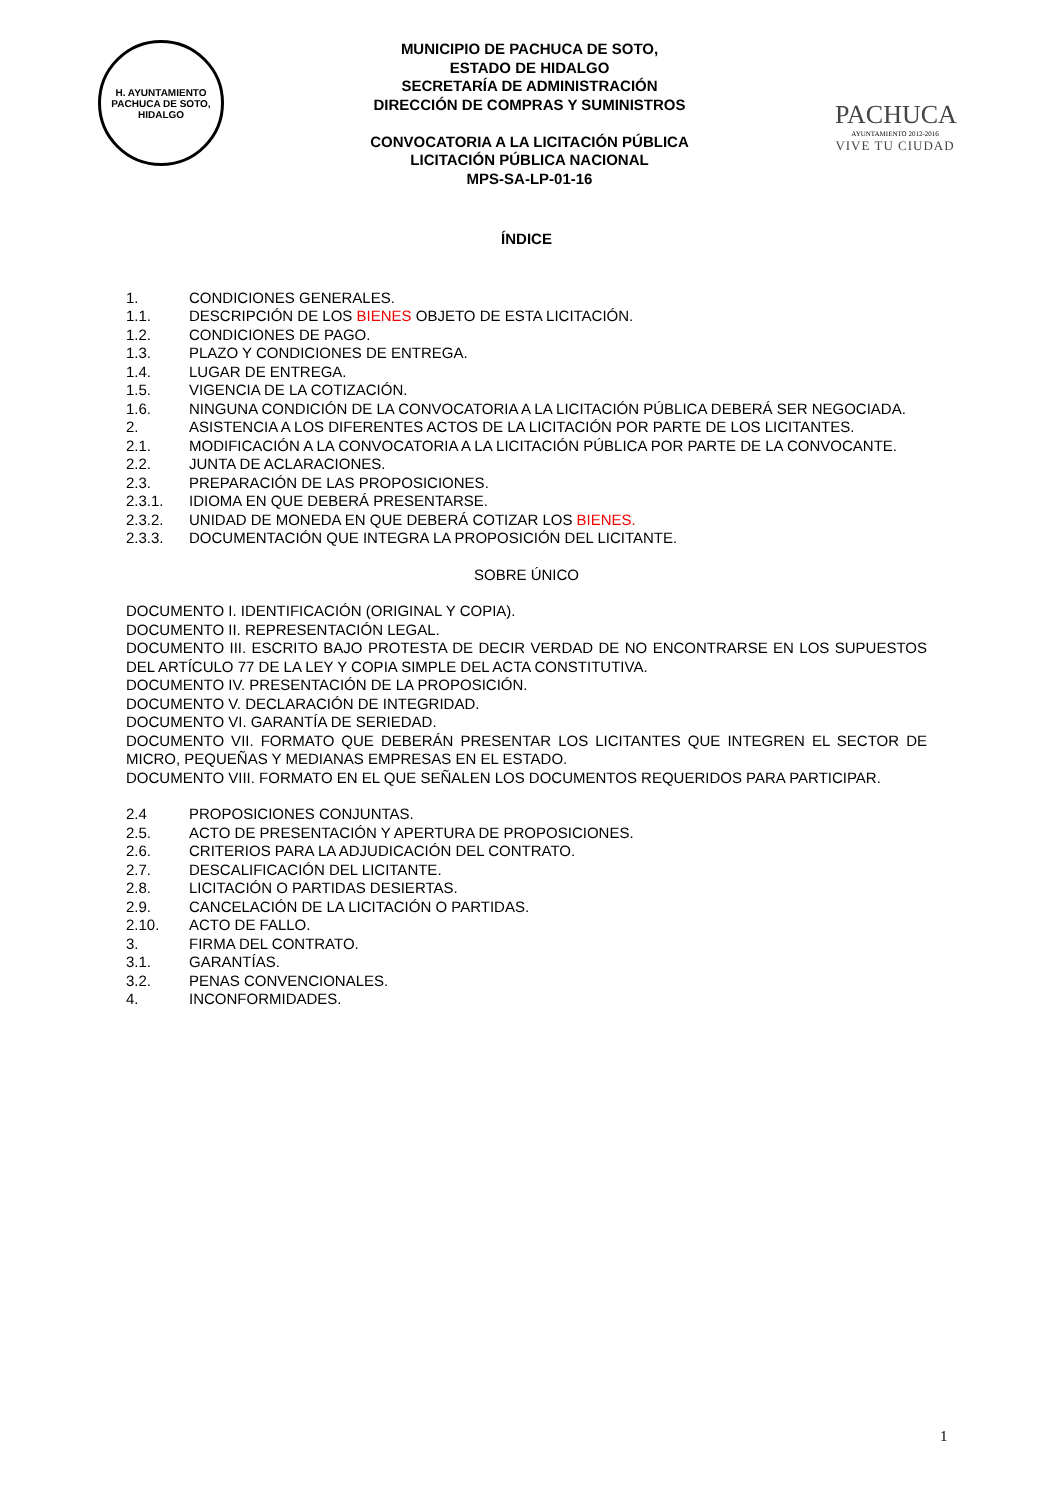H. AYUNTAMIENTO
PACHUCA DE SOTO, HIDALGO
MUNICIPIO DE PACHUCA DE SOTO,
ESTADO DE HIDALGO
SECRETARÍA DE ADMINISTRACIÓN
DIRECCIÓN DE COMPRAS Y SUMINISTROS
CONVOCATORIA A LA LICITACIÓN PÚBLICA
LICITACIÓN PÚBLICA NACIONAL
MPS-SA-LP-01-16
PACHUCA
AYUNTAMIENTO 2012-2016
VIVE TU CIUDAD
ÍNDICE
1. CONDICIONES GENERALES.
1.1. DESCRIPCIÓN DE LOS BIENES OBJETO DE ESTA LICITACIÓN.
1.2. CONDICIONES DE PAGO.
1.3. PLAZO Y CONDICIONES DE ENTREGA.
1.4. LUGAR DE ENTREGA.
1.5. VIGENCIA DE LA COTIZACIÓN.
1.6. NINGUNA CONDICIÓN DE LA CONVOCATORIA A LA LICITACIÓN PÚBLICA DEBERÁ SER NEGOCIADA.
2. ASISTENCIA A LOS DIFERENTES ACTOS DE LA LICITACIÓN POR PARTE DE LOS LICITANTES.
2.1. MODIFICACIÓN A LA CONVOCATORIA A LA LICITACIÓN PÚBLICA POR PARTE DE LA CONVOCANTE.
2.2. JUNTA DE ACLARACIONES.
2.3. PREPARACIÓN DE LAS PROPOSICIONES.
2.3.1. IDIOMA EN QUE DEBERÁ PRESENTARSE.
2.3.2. UNIDAD DE MONEDA EN QUE DEBERÁ COTIZAR LOS BIENES.
2.3.3. DOCUMENTACIÓN QUE INTEGRA LA PROPOSICIÓN DEL LICITANTE.
SOBRE ÚNICO
DOCUMENTO I. IDENTIFICACIÓN (ORIGINAL Y COPIA).
DOCUMENTO II. REPRESENTACIÓN LEGAL.
DOCUMENTO III. ESCRITO BAJO PROTESTA DE DECIR VERDAD DE NO ENCONTRARSE EN LOS SUPUESTOS DEL ARTÍCULO 77 DE LA LEY Y COPIA SIMPLE DEL ACTA CONSTITUTIVA.
DOCUMENTO IV. PRESENTACIÓN DE LA PROPOSICIÓN.
DOCUMENTO V. DECLARACIÓN DE INTEGRIDAD.
DOCUMENTO VI. GARANTÍA DE SERIEDAD.
DOCUMENTO VII. FORMATO QUE DEBERÁN PRESENTAR LOS LICITANTES QUE INTEGREN EL SECTOR DE MICRO, PEQUEÑAS Y MEDIANAS EMPRESAS EN EL ESTADO.
DOCUMENTO VIII. FORMATO EN EL QUE SEÑALEN LOS DOCUMENTOS REQUERIDOS PARA PARTICIPAR.
2.4 PROPOSICIONES CONJUNTAS.
2.5. ACTO DE PRESENTACIÓN Y APERTURA DE PROPOSICIONES.
2.6. CRITERIOS PARA LA ADJUDICACIÓN DEL CONTRATO.
2.7. DESCALIFICACIÓN DEL LICITANTE.
2.8. LICITACIÓN O PARTIDAS DESIERTAS.
2.9. CANCELACIÓN DE LA LICITACIÓN O PARTIDAS.
2.10. ACTO DE FALLO.
3. FIRMA DEL CONTRATO.
3.1. GARANTÍAS.
3.2. PENAS CONVENCIONALES.
4. INCONFORMIDADES.
1